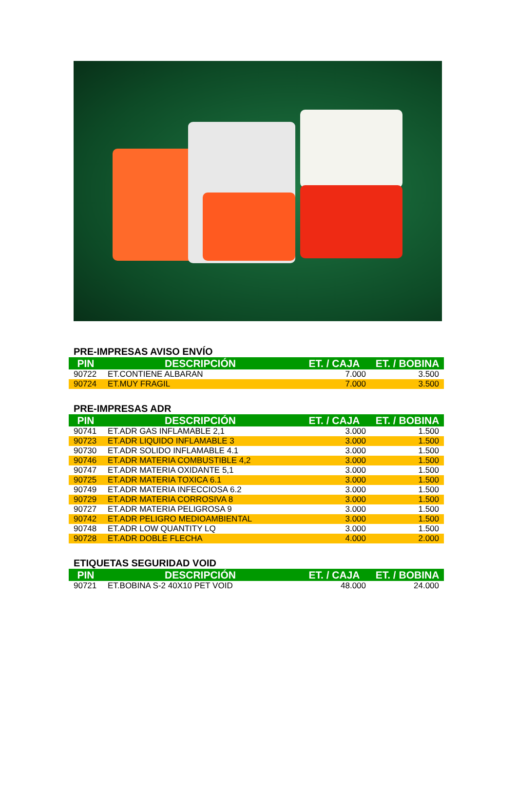PRE-IMPRESAS AVISO ENVÍO
| PIN | DESCRIPCIÓN | ET. / CAJA | ET. / BOBINA |
| --- | --- | --- | --- |
| 90722 | ET.CONTIENE ALBARAN | 7.000 | 3.500 |
| 90724 | ET.MUY FRAGIL | 7.000 | 3.500 |
PRE-IMPRESAS ADR
| PIN | DESCRIPCIÓN | ET. / CAJA | ET. / BOBINA |
| --- | --- | --- | --- |
| 90741 | ET.ADR GAS INFLAMABLE 2,1 | 3.000 | 1.500 |
| 90723 | ET.ADR LIQUIDO INFLAMABLE 3 | 3.000 | 1.500 |
| 90730 | ET.ADR SOLIDO INFLAMABLE 4.1 | 3.000 | 1.500 |
| 90746 | ET.ADR MATERIA COMBUSTIBLE 4,2 | 3.000 | 1.500 |
| 90747 | ET.ADR MATERIA OXIDANTE 5,1 | 3.000 | 1.500 |
| 90725 | ET.ADR MATERIA TOXICA 6.1 | 3.000 | 1.500 |
| 90749 | ET.ADR MATERIA INFECCIOSA 6.2 | 3.000 | 1.500 |
| 90729 | ET.ADR MATERIA CORROSIVA 8 | 3.000 | 1.500 |
| 90727 | ET.ADR MATERIA PELIGROSA 9 | 3.000 | 1.500 |
| 90742 | ET.ADR PELIGRO MEDIOAMBIENTAL | 3.000 | 1.500 |
| 90748 | ET.ADR LOW QUANTITY LQ | 3.000 | 1.500 |
| 90728 | ET.ADR DOBLE FLECHA | 4.000 | 2.000 |
ETIQUETAS SEGURIDAD VOID
| PIN | DESCRIPCIÓN | ET. / CAJA | ET. / BOBINA |
| --- | --- | --- | --- |
| 90721 | ET.BOBINA S-2 40X10 PET VOID | 48.000 | 24.000 |